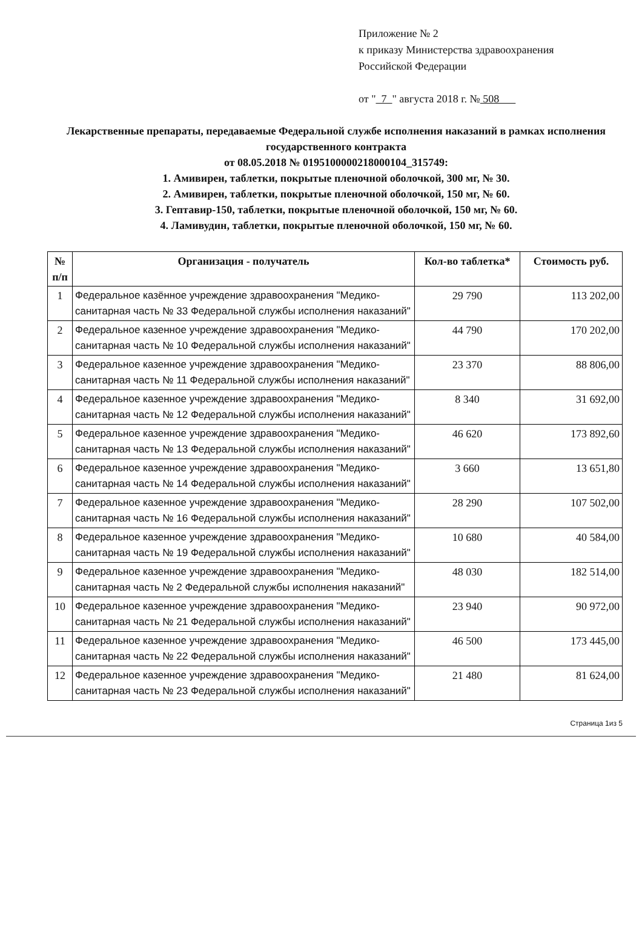Приложение № 2
к приказу Министерства здравоохранения
Российской Федерации
от " 7 " августа 2018 г. № 508
Лекарственные препараты, передаваемые Федеральной службе исполнения наказаний в рамках исполнения государственного контракта
от 08.05.2018 № 0195100000218000104_315749:
1. Амивирен, таблетки, покрытые пленочной оболочкой, 300 мг, № 30.
2. Амивирен, таблетки, покрытые пленочной оболочкой, 150 мг, № 60.
3. Гептавир-150, таблетки, покрытые пленочной оболочкой, 150 мг, № 60.
4. Ламивудин, таблетки, покрытые пленочной оболочкой, 150 мг, № 60.
| № п/п | Организация - получатель | Кол-во таблетка* | Стоимость руб. |
| --- | --- | --- | --- |
| 1 | Федеральное казённое учреждение здравоохранения "Медико-санитарная часть № 33 Федеральной службы исполнения наказаний" | 29 790 | 113 202,00 |
| 2 | Федеральное казенное учреждение здравоохранения "Медико-санитарная часть № 10 Федеральной службы исполнения наказаний" | 44 790 | 170 202,00 |
| 3 | Федеральное казенное учреждение здравоохранения "Медико-санитарная часть № 11 Федеральной службы исполнения наказаний" | 23 370 | 88 806,00 |
| 4 | Федеральное казенное учреждение здравоохранения "Медико-санитарная часть № 12 Федеральной службы исполнения наказаний" | 8 340 | 31 692,00 |
| 5 | Федеральное казенное учреждение здравоохранения "Медико-санитарная часть № 13 Федеральной службы исполнения наказаний" | 46 620 | 173 892,60 |
| 6 | Федеральное казенное учреждение здравоохранения "Медико-санитарная часть № 14 Федеральной службы исполнения наказаний" | 3 660 | 13 651,80 |
| 7 | Федеральное казенное учреждение здравоохранения "Медико-санитарная часть № 16 Федеральной службы исполнения наказаний" | 28 290 | 107 502,00 |
| 8 | Федеральное казенное учреждение здравоохранения "Медико-санитарная часть № 19 Федеральной службы исполнения наказаний" | 10 680 | 40 584,00 |
| 9 | Федеральное казенное учреждение здравоохранения "Медико-санитарная часть № 2 Федеральной службы исполнения наказаний" | 48 030 | 182 514,00 |
| 10 | Федеральное казенное учреждение здравоохранения "Медико-санитарная часть № 21 Федеральной службы исполнения наказаний" | 23 940 | 90 972,00 |
| 11 | Федеральное казенное учреждение здравоохранения "Медико-санитарная часть № 22 Федеральной службы исполнения наказаний" | 46 500 | 173 445,00 |
| 12 | Федеральное казенное учреждение здравоохранения "Медико-санитарная часть № 23 Федеральной службы исполнения наказаний" | 21 480 | 81 624,00 |
Страница 1из 5